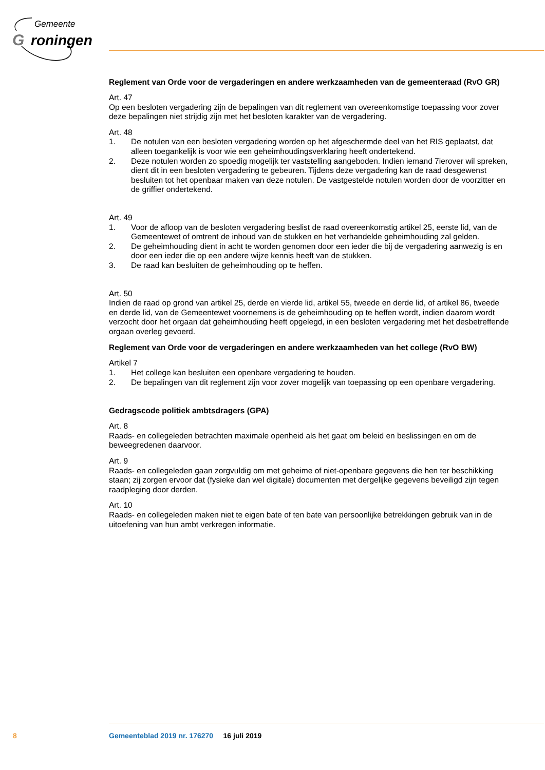Gemeente
G
roningen
Reglement van Orde voor de vergaderingen en andere werkzaamheden van de gemeenteraad (RvO GR)
Art. 47
Op een besloten vergadering zijn de bepalingen van dit reglement van overeenkomstige toepassing voor zover deze bepalingen niet strijdig zijn met het besloten karakter van de vergadering.
Art. 48
1. De notulen van een besloten vergadering worden op het afgeschermde deel van het RIS geplaatst, dat alleen toegankelijk is voor wie een geheimhoudingsverklaring heeft ondertekend.
2. Deze notulen worden zo spoedig mogelijk ter vaststelling aangeboden. Indien iemand 7ierover wil spreken, dient dit in een besloten vergadering te gebeuren. Tijdens deze vergadering kan de raad desgewenst besluiten tot het openbaar maken van deze notulen. De vastgestelde notulen worden door de voorzitter en de griffier ondertekend.
Art. 49
1. Voor de afloop van de besloten vergadering beslist de raad overeenkomstig artikel 25, eerste lid, van de Gemeentewet of omtrent de inhoud van de stukken en het verhandelde geheimhouding zal gelden.
2. De geheimhouding dient in acht te worden genomen door een ieder die bij de vergadering aanwezig is en door een ieder die op een andere wijze kennis heeft van de stukken.
3. De raad kan besluiten de geheimhouding op te heffen.
Art. 50
Indien de raad op grond van artikel 25, derde en vierde lid, artikel 55, tweede en derde lid, of artikel 86, tweede en derde lid, van de Gemeentewet voornemens is de geheimhouding op te heffen wordt, indien daarom wordt verzocht door het orgaan dat geheimhouding heeft opgelegd, in een besloten vergadering met het desbetreffende orgaan overleg gevoerd.
Reglement van Orde voor de vergaderingen en andere werkzaamheden van het college (RvO BW)
Artikel 7
1. Het college kan besluiten een openbare vergadering te houden.
2. De bepalingen van dit reglement zijn voor zover mogelijk van toepassing op een openbare vergadering.
Gedragscode politiek ambtsdragers (GPA)
Art. 8
Raads- en collegeleden betrachten maximale openheid als het gaat om beleid en beslissingen en om de beweegredenen daarvoor.
Art. 9
Raads- en collegeleden gaan zorgvuldig om met geheime of niet-openbare gegevens die hen ter beschikking staan; zij zorgen ervoor dat (fysieke dan wel digitale) documenten met dergelijke gegevens beveiligd zijn tegen raadpleging door derden.
Art. 10
Raads- en collegeleden maken niet te eigen bate of ten bate van persoonlijke betrekkingen gebruik van in de uitoefening van hun ambt verkregen informatie.
8 Gemeenteblad 2019 nr. 176270 16 juli 2019